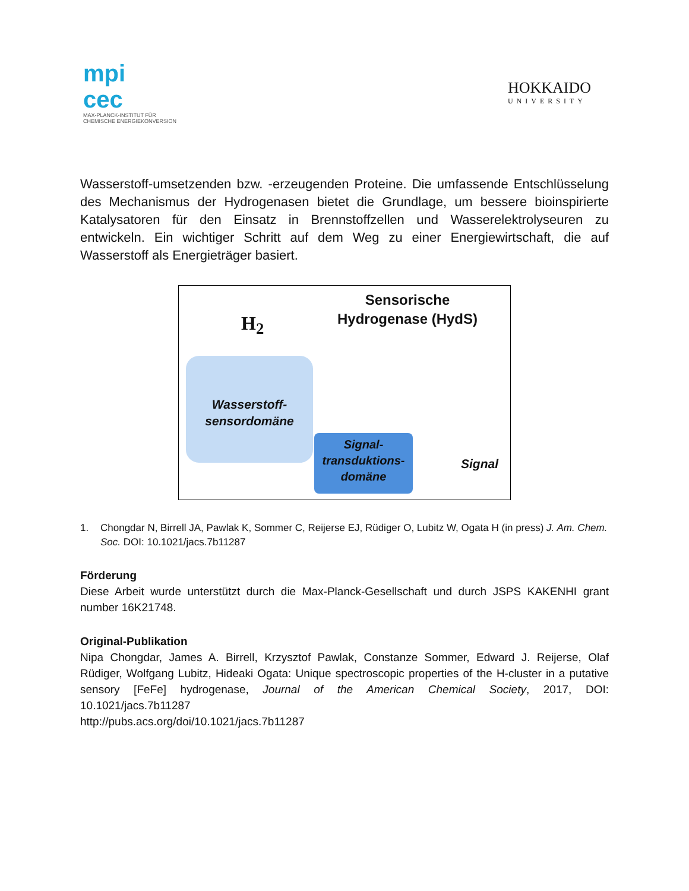mpi
cec
MAX-PLANCK-INSTITUT FÜR
CHEMISCHE ENERGIEKONVERSION
HOKKAIDO
UNIVERSITY
Wasserstoff-umsetzenden bzw. -erzeugenden Proteine. Die umfassende Entschlüsselung des Mechanismus der Hydrogenasen bietet die Grundlage, um bessere bioinspirierte Katalysatoren für den Einsatz in Brennstoffzellen und Wasserelektrolyseuren zu entwickeln. Ein wichtiger Schritt auf dem Weg zu einer Energiewirtschaft, die auf Wasserstoff als Energieträger basiert.
Sensorische Hydrogenase (HydS)
H<sub>2</sub>
Wasserstoff-
sensordomäne
Signal-
transduktions-
domäne
Signal
1. Chongdar N, Birrell JA, Pawlak K, Sommer C, Reijerse EJ, Rüdiger O, Lubitz W, Ogata H (in press) J. Am. Chem. Soc. DOI: 10.1021/jacs.7b11287
Förderung
Diese Arbeit wurde unterstützt durch die Max-Planck-Gesellschaft und durch JSPS KAKENHI grant number 16K21748.
Original-Publikation
Nipa Chongdar, James A. Birrell, Krzysztof Pawlak, Constanze Sommer, Edward J. Reijerse, Olaf Rüdiger, Wolfgang Lubitz, Hideaki Ogata: Unique spectroscopic properties of the H-cluster in a putative sensory [FeFe] hydrogenase, Journal of the American Chemical Society, 2017, DOI: 10.1021/jacs.7b11287
http://pubs.acs.org/doi/10.1021/jacs.7b11287